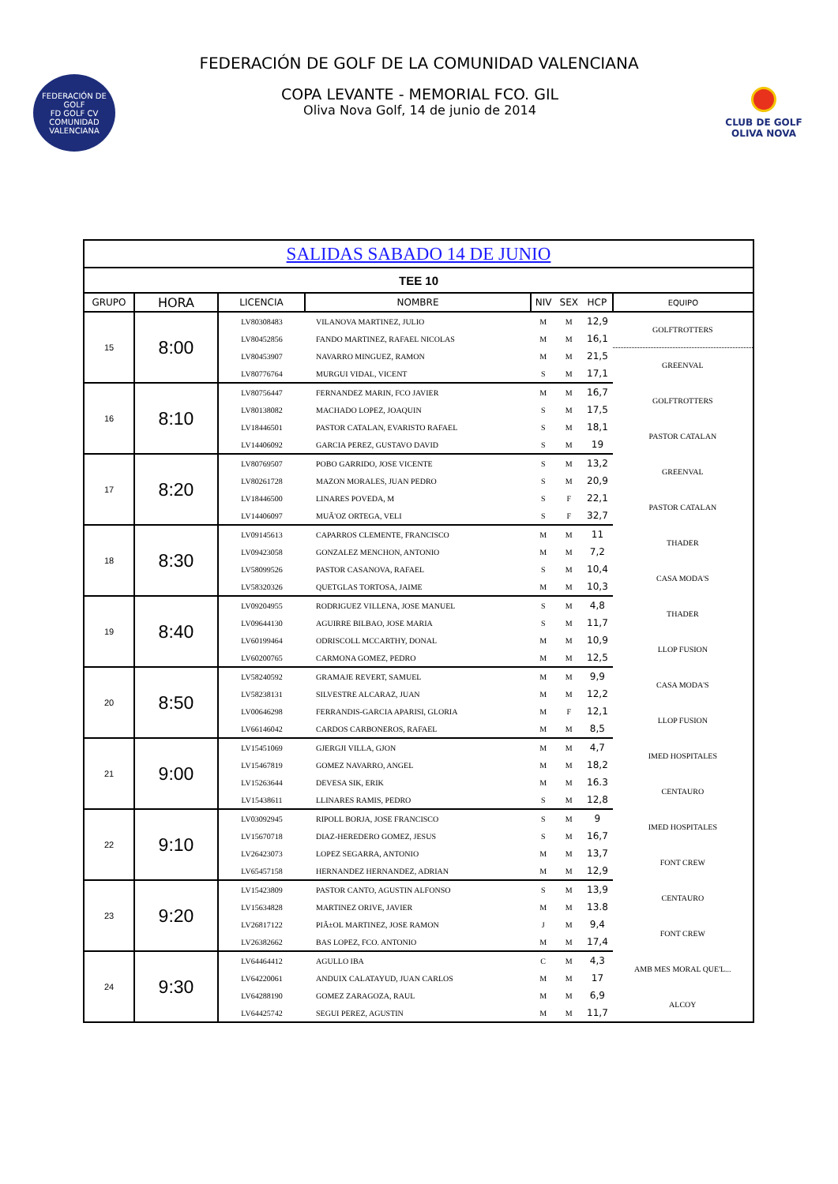FEDERACIÓN DE GOLF DE LA COMUNIDAD VALENCIANA
FEDERACIÓN DE GOLF
FD GOLF CV
COMUNIDAD VALENCIANA
COPA LEVANTE - MEMORIAL FCO. GIL
Oliva Nova Golf, 14 de junio de 2014
CLUB DE GOLF
OLIVA NOVA
| SALIDAS SABADO 14 DE JUNIO | | | | | | | |
| TEE 10 | | | | | | | |
| GRUPO | HORA | LICENCIA | NOMBRE | NIV | SEX | HCP | EQUIPO |
| 15 | 8:00 | LV80308483 | VILANOVA MARTINEZ, JULIO | M | M | 12,9 | GOLFTROTTERS |
| | | LV80452856 | FANDO MARTINEZ, RAFAEL NICOLAS | M | M | 16,1 | |
| | | LV80453907 | NAVARRO MINGUEZ, RAMON | M | M | 21,5 | GREENVAL |
| | | LV80776764 | MURGUI VIDAL, VICENT | S | M | 17,1 | |
| 16 | 8:10 | LV80756447 | FERNANDEZ MARIN, FCO JAVIER | M | M | 16,7 | GOLFTROTTERS |
| | | LV80138082 | MACHADO LOPEZ, JOAQUIN | S | M | 17,5 | |
| | | LV18446501 | PASTOR CATALAN, EVARISTO RAFAEL | S | M | 18,1 | PASTOR CATALAN |
| | | LV14406092 | GARCIA PEREZ, GUSTAVO DAVID | S | M | 19 | |
| 17 | 8:20 | LV80769507 | POBO GARRIDO, JOSE VICENTE | S | M | 13,2 | GREENVAL |
| | | LV80261728 | MAZON MORALES, JUAN PEDRO | S | M | 20,9 | |
| | | LV18446500 | LINARES POVEDA, M | S | F | 22,1 | PASTOR CATALAN |
| | | LV14406097 | MUÃ'OZ ORTEGA, VELI | S | F | 32,7 | |
| 18 | 8:30 | LV09145613 | CAPARROS CLEMENTE, FRANCISCO | M | M | 11 | THADER |
| | | LV09423058 | GONZALEZ MENCHON, ANTONIO | M | M | 7,2 | |
| | | LV58099526 | PASTOR CASANOVA, RAFAEL | S | M | 10,4 | CASA MODA'S |
| | | LV58320326 | QUETGLAS TORTOSA, JAIME | M | M | 10,3 | |
| 19 | 8:40 | LV09204955 | RODRIGUEZ VILLENA, JOSE MANUEL | S | M | 4,8 | THADER |
| | | LV09644130 | AGUIRRE BILBAO, JOSE MARIA | S | M | 11,7 | |
| | | LV60199464 | ODRISCOLL MCCARTHY, DONAL | M | M | 10,9 | LLOP FUSION |
| | | LV60200765 | CARMONA GOMEZ, PEDRO | M | M | 12,5 | |
| 20 | 8:50 | LV58240592 | GRAMAJE REVERT, SAMUEL | M | M | 9,9 | CASA MODA'S |
| | | LV58238131 | SILVESTRE ALCARAZ, JUAN | M | M | 12,2 | |
| | | LV00646298 | FERRANDIS-GARCIA APARISI, GLORIA | M | F | 12,1 | LLOP FUSION |
| | | LV66146042 | CARDOS CARBONEROS, RAFAEL | M | M | 8,5 | |
| 21 | 9:00 | LV15451069 | GJERGJI VILLA, GJON | M | M | 4,7 | IMED HOSPITALES |
| | | LV15467819 | GOMEZ NAVARRO, ANGEL | M | M | 18,2 | |
| | | LV15263644 | DEVESA SIK, ERIK | M | M | 16.3 | CENTAURO |
| | | LV15438611 | LLINARES RAMIS, PEDRO | S | M | 12,8 | |
| 22 | 9:10 | LV03092945 | RIPOLL BORJA, JOSE FRANCISCO | S | M | 9 | IMED HOSPITALES |
| | | LV15670718 | DIAZ-HEREDERO GOMEZ, JESUS | S | M | 16,7 | |
| | | LV26423073 | LOPEZ SEGARRA, ANTONIO | M | M | 13,7 | FONT CREW |
| | | LV65457158 | HERNANDEZ HERNANDEZ, ADRIAN | M | M | 12,9 | |
| 23 | 9:20 | LV15423809 | PASTOR CANTO, AGUSTIN ALFONSO | S | M | 13,9 | CENTAURO |
| | | LV15634828 | MARTINEZ ORIVE, JAVIER | M | M | 13.8 | |
| | | LV26817122 | PIÃ±OL MARTINEZ, JOSE RAMON | J | M | 9,4 | FONT CREW |
| | | LV26382662 | BAS LOPEZ, FCO. ANTONIO | M | M | 17,4 | |
| 24 | 9:30 | LV64464412 | AGULLO IBA | C | M | 4,3 | AMB MES MORAL QUE'L... |
| | | LV64220061 | ANDUIX CALATAYUD, JUAN CARLOS | M | M | 17 | |
| | | LV64288190 | GOMEZ ZARAGOZA, RAUL | M | M | 6,9 | ALCOY |
| | | LV64425742 | SEGUI PEREZ, AGUSTIN | M | M | 11,7 | |